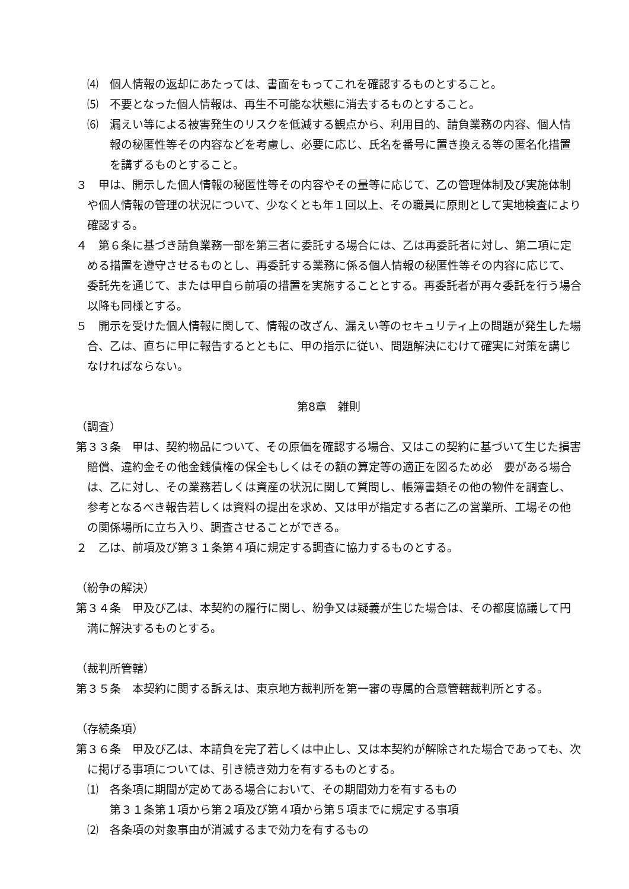⑷　個人情報の返却にあたっては、書面をもってこれを確認するものとすること。
⑸　不要となった個人情報は、再生不可能な状態に消去するものとすること。
⑹　漏えい等による被害発生のリスクを低減する観点から、利用目的、請負業務の内容、個人情報の秘匿性等その内容などを考慮し、必要に応じ、氏名を番号に置き換える等の匿名化措置を講ずるものとすること。
３　甲は、開示した個人情報の秘匿性等その内容やその量等に応じて、乙の管理体制及び実施体制や個人情報の管理の状況について、少なくとも年１回以上、その職員に原則として実地検査により確認する。
４　第６条に基づき請負業務一部を第三者に委託する場合には、乙は再委託者に対し、第二項に定める措置を遵守させるものとし、再委託する業務に係る個人情報の秘匿性等その内容に応じて、委託先を通じて、または甲自ら前項の措置を実施することとする。再委託者が再々委託を行う場合以降も同様とする。
５　開示を受けた個人情報に関して、情報の改ざん、漏えい等のセキュリティ上の問題が発生した場合、乙は、直ちに甲に報告するとともに、甲の指示に従い、問題解決にむけて確実に対策を講じなければならない。
第8章　雑則
（調査）
第３３条　甲は、契約物品について、その原価を確認する場合、又はこの契約に基づいて生じた損害賠償、違約金その他金銭債権の保全もしくはその額の算定等の適正を図るため必　要がある場合は、乙に対し、その業務若しくは資産の状況に関して質問し、帳簿書類その他の物件を調査し、参考となるべき報告若しくは資料の提出を求め、又は甲が指定する者に乙の営業所、工場その他の関係場所に立ち入り、調査させることができる。
２　乙は、前項及び第３１条第４項に規定する調査に協力するものとする。
（紛争の解決）
第３４条　甲及び乙は、本契約の履行に関し、紛争又は疑義が生じた場合は、その都度協議して円満に解決するものとする。
（裁判所管轄）
第３５条　本契約に関する訴えは、東京地方裁判所を第一審の専属的合意管轄裁判所とする。
（存続条項）
第３６条　甲及び乙は、本請負を完了若しくは中止し、又は本契約が解除された場合であっても、次に掲げる事項については、引き続き効力を有するものとする。
⑴　各条項に期間が定めてある場合において、その期間効力を有するもの
第３１条第１項から第２項及び第４項から第５項までに規定する事項
⑵　各条項の対象事由が消滅するまで効力を有するもの